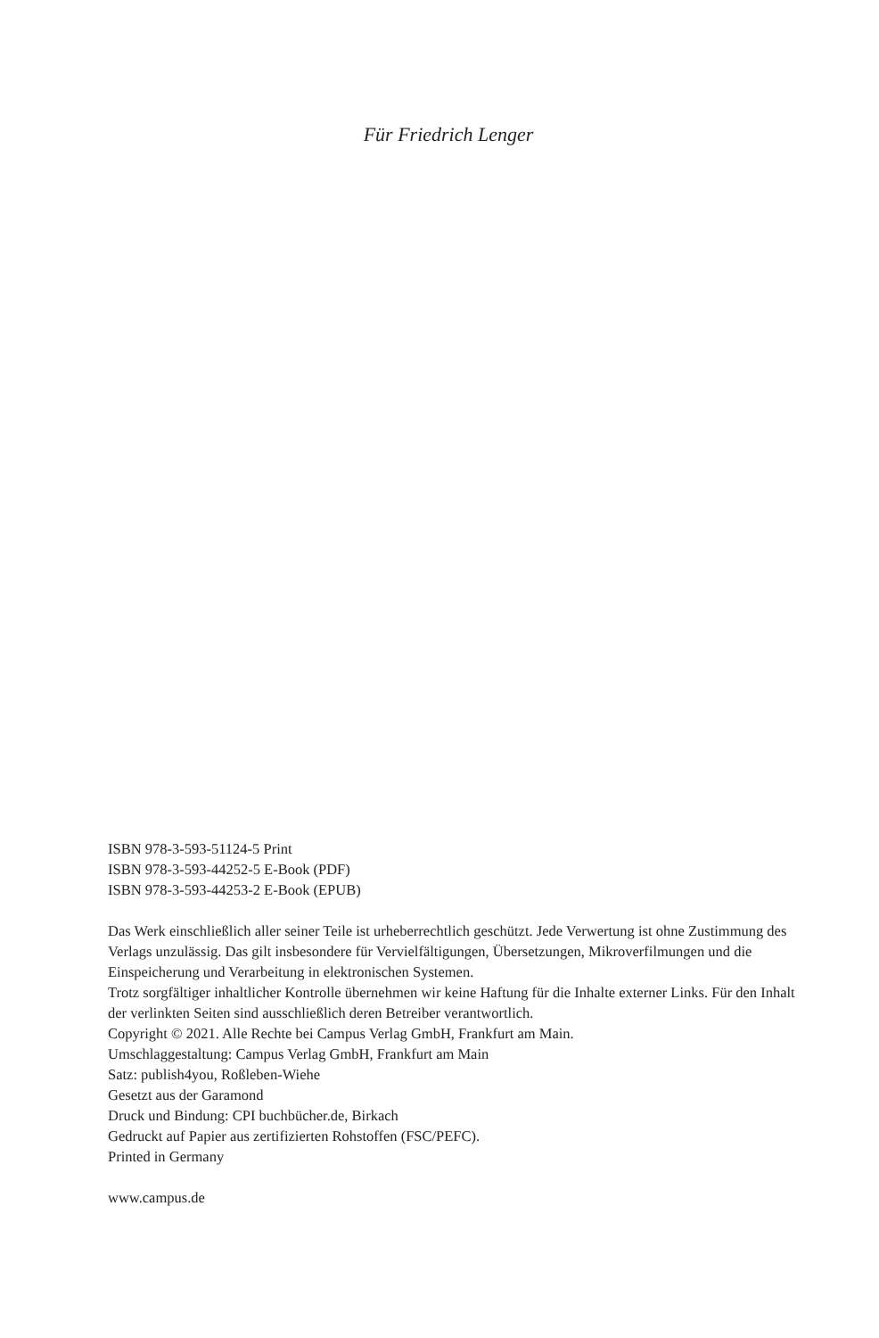Für Friedrich Lenger
ISBN 978-3-593-51124-5 Print
ISBN 978-3-593-44252-5 E-Book (PDF)
ISBN 978-3-593-44253-2 E-Book (EPUB)
Das Werk einschließlich aller seiner Teile ist urheberrechtlich geschützt. Jede Verwertung ist ohne Zustimmung des Verlags unzulässig. Das gilt insbesondere für Vervielfältigungen, Übersetzungen, Mikroverfilmungen und die Einspeicherung und Verarbeitung in elektronischen Systemen.
Trotz sorgfältiger inhaltlicher Kontrolle übernehmen wir keine Haftung für die Inhalte externer Links. Für den Inhalt der verlinkten Seiten sind ausschließlich deren Betreiber verantwortlich.
Copyright © 2021. Alle Rechte bei Campus Verlag GmbH, Frankfurt am Main.
Umschlaggestaltung: Campus Verlag GmbH, Frankfurt am Main
Satz: publish4you, Roßleben-Wiehe
Gesetzt aus der Garamond
Druck und Bindung: CPI buchbücher.de, Birkach
Gedruckt auf Papier aus zertifizierten Rohstoffen (FSC/PEFC).
Printed in Germany
www.campus.de